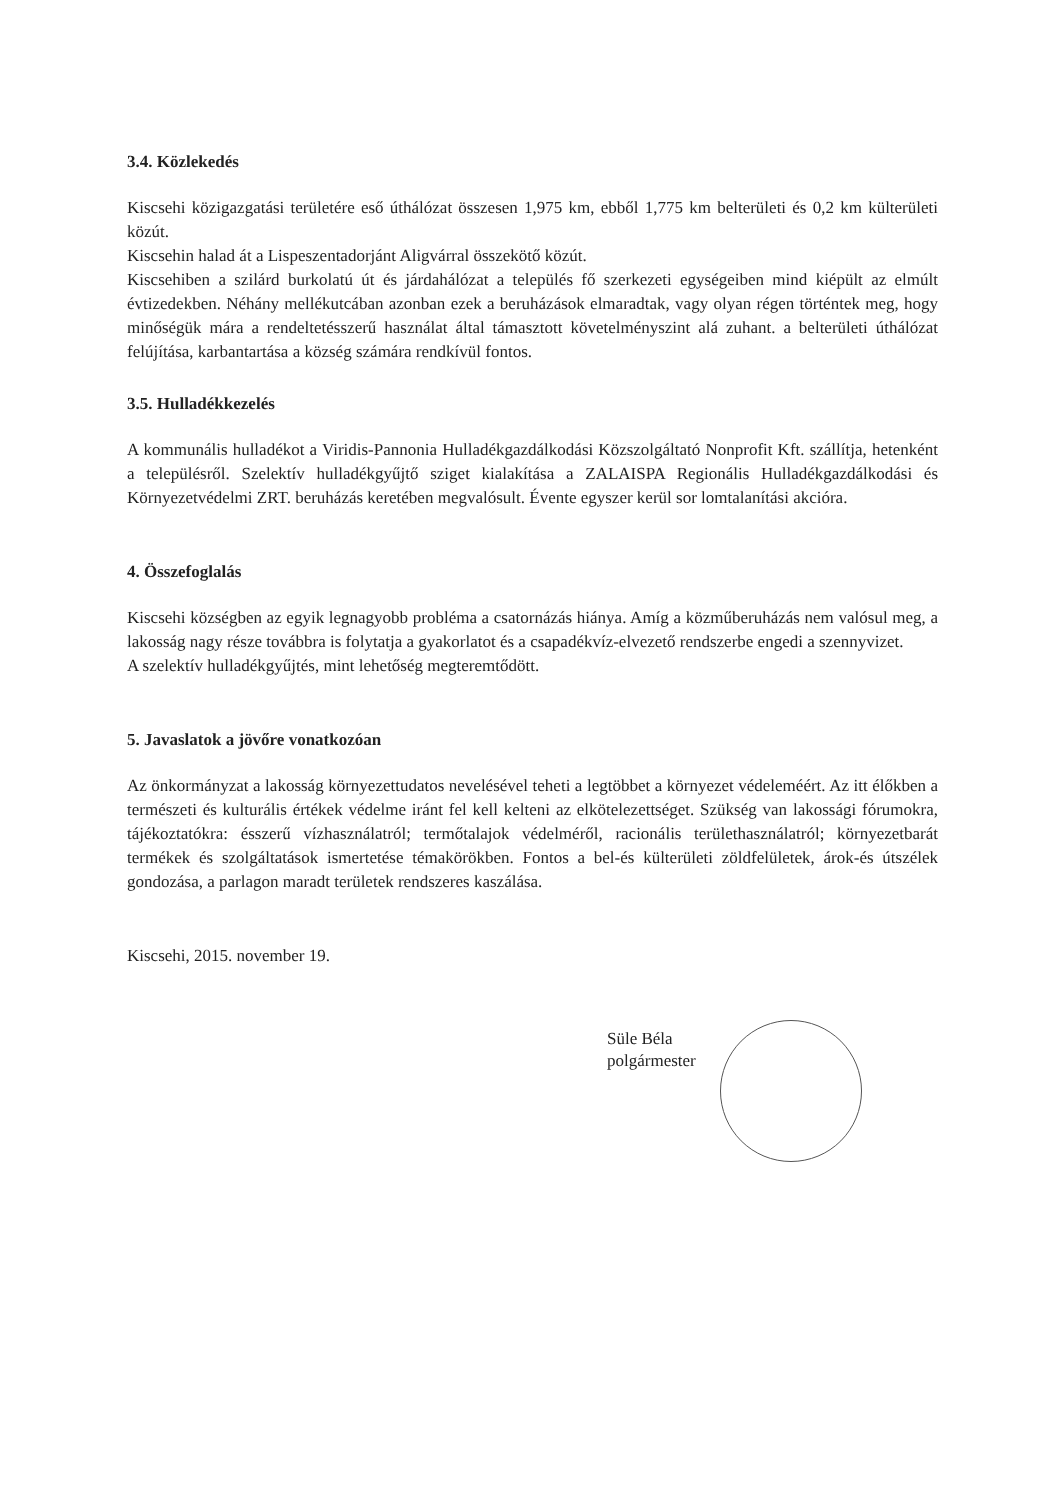3.4. Közlekedés
Kiscsehi közigazgatási területére eső úthálózat összesen 1,975 km, ebből 1,775 km belterületi és 0,2 km külterületi közút.
Kiscsehin halad át a Lispeszentadorjánt Aligvárral összekötő közút.
Kiscsehiben a szilárd burkolatú út és járdahálózat a település fő szerkezeti egységeiben mind kiépült az elmúlt évtizedekben. Néhány mellékutcában azonban ezek a beruházások elmaradtak, vagy olyan régen történtek meg, hogy minőségük mára a rendeltetésszerű használat által támasztott követelményszint alá zuhant. a belterületi úthálózat felújítása, karbantartása a község számára rendkívül fontos.
3.5. Hulladékkezelés
A kommunális hulladékot a Viridis-Pannonia Hulladékgazdálkodási Közszolgáltató Nonprofit Kft. szállítja, hetenként a településről. Szelektív hulladékgyűjtő sziget kialakítása a ZALAISPA Regionális Hulladékgazdálkodási és Környezetvédelmi ZRT. beruházás keretében megvalósult. Évente egyszer kerül sor lomtalanítási akcióra.
4. Összefoglalás
Kiscsehi községben az egyik legnagyobb probléma a csatornázás hiánya. Amíg a közműberuházás nem valósul meg, a lakosság nagy része továbbra is folytatja a gyakorlatot és a csapadékvíz-elvezető rendszerbe engedi a szennyvizet.
A szelektív hulladékgyűjtés, mint lehetőség megteremtődött.
5. Javaslatok a jövőre vonatkozóan
Az önkormányzat a lakosság környezettudatos nevelésével teheti a legtöbbet a környezet védeleméért. Az itt élőkben a természeti és kulturális értékek védelme iránt fel kell kelteni az elkötelezettséget. Szükség van lakossági fórumokra, tájékoztatókra: ésszerű vízhasználatról; termőtalajok védelméről, racionális területhasználatról; környezetbarát termékek és szolgáltatások ismertetése témakörökben. Fontos a bel-és külterületi zöldfelületek, árok-és útszélek gondozása, a parlagon maradt területek rendszeres kaszálása.
Kiscsehi, 2015. november 19.
Süle Béla
polgármester